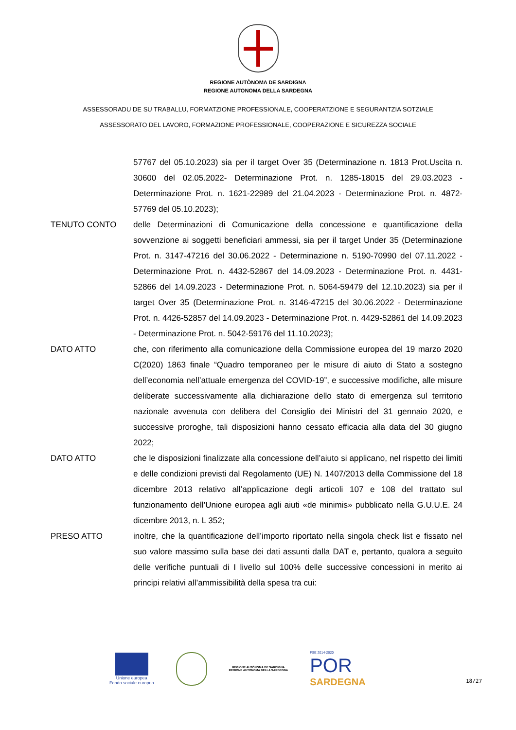REGIONE AUTÒNOMA DE SARDIGNA
REGIONE AUTONOMA DELLA SARDEGNA
ASSESSORADU DE SU TRABALLU, FORMATZIONE PROFESSIONALE, COOPERATZIONE E SEGURANTZIA SOTZIALE
ASSESSORATO DEL LAVORO, FORMAZIONE PROFESSIONALE, COOPERAZIONE E SICUREZZA SOCIALE
57767 del 05.10.2023) sia per il target Over 35 (Determinazione n. 1813 Prot.Uscita n. 30600 del 02.05.2022- Determinazione Prot. n. 1285-18015 del 29.03.2023 - Determinazione Prot. n. 1621-22989 del 21.04.2023 - Determinazione Prot. n. 4872-57769 del 05.10.2023);
TENUTO CONTO delle Determinazioni di Comunicazione della concessione e quantificazione della sovvenzione ai soggetti beneficiari ammessi, sia per il target Under 35 (Determinazione Prot. n. 3147-47216 del 30.06.2022 - Determinazione n. 5190-70990 del 07.11.2022 - Determinazione Prot. n. 4432-52867 del 14.09.2023 - Determinazione Prot. n. 4431-52866 del 14.09.2023 - Determinazione Prot. n. 5064-59479 del 12.10.2023) sia per il target Over 35 (Determinazione Prot. n. 3146-47215 del 30.06.2022 - Determinazione Prot. n. 4426-52857 del 14.09.2023 - Determinazione Prot. n. 4429-52861 del 14.09.2023 - Determinazione Prot. n. 5042-59176 del 11.10.2023);
DATO ATTO che, con riferimento alla comunicazione della Commissione europea del 19 marzo 2020 C(2020) 1863 finale “Quadro temporaneo per le misure di aiuto di Stato a sostegno dell’economia nell’attuale emergenza del COVID-19”, e successive modifiche, alle misure deliberate successivamente alla dichiarazione dello stato di emergenza sul territorio nazionale avvenuta con delibera del Consiglio dei Ministri del 31 gennaio 2020, e successive proroghe, tali disposizioni hanno cessato efficacia alla data del 30 giugno 2022;
DATO ATTO che le disposizioni finalizzate alla concessione dell’aiuto si applicano, nel rispetto dei limiti e delle condizioni previsti dal Regolamento (UE) N. 1407/2013 della Commissione del 18 dicembre 2013 relativo all’applicazione degli articoli 107 e 108 del trattato sul funzionamento dell’Unione europea agli aiuti «de minimis» pubblicato nella G.U.U.E. 24 dicembre 2013, n. L 352;
PRESO ATTO inoltre, che la quantificazione dell’importo riportato nella singola check list e fissato nel suo valore massimo sulla base dei dati assunti dalla DAT e, pertanto, qualora a seguito delle verifiche puntuali di I livello sul 100% delle successive concessioni in merito ai principi relativi all’ammissibilità della spesa tra cui:
Unione europea
Fondo sociale europeo
REGIONE AUTÒNOMA DE SARDIGNA
REGIONE AUTONOMA DELLA SARDEGNA
FSE 2014-2020
POR
SARDEGNA
18/27